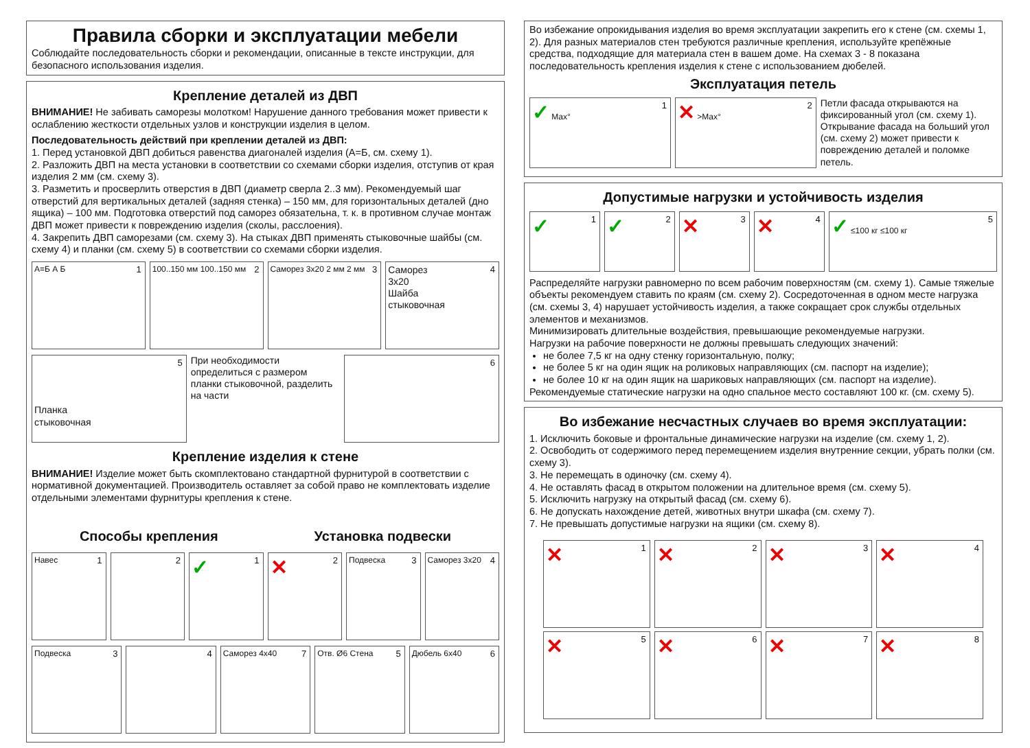Правила сборки и эксплуатации мебели
Соблюдайте последовательность сборки и рекомендации, описанные в тексте инструкции, для безопасного использования изделия.
Крепление деталей из ДВП
ВНИМАНИЕ! Не забивать саморезы молотком! Нарушение данного требования может привести к ослаблению жесткости отдельных узлов и конструкции изделия в целом.
Последовательность действий при креплении деталей из ДВП:
1. Перед установкой ДВП добиться равенства диагоналей изделия (А=Б, см. схему 1).
2. Разложить ДВП на места установки в соответствии со схемами сборки изделия, отступив от края изделия 2 мм (см. схему 3).
3. Разметить и просверлить отверстия в ДВП (диаметр сверла 2..3 мм). Рекомендуемый шаг отверстий для вертикальных деталей (задняя стенка) – 150 мм, для горизонтальных деталей (дно ящика) – 100 мм. Подготовка отверстий под саморез обязательна, т. к. в противном случае монтаж ДВП может привести к повреждению изделия (сколы, расслоения).
4. Закрепить ДВП саморезами (см. схему 3). На стыках ДВП применять стыковочные шайбы (см. схему 4) и планки (см. схему 5) в соответствии со схемами сборки изделия.
А=Б А Б 1
100..150 мм 100..150 мм 2
Саморез 3x20 2 мм 2 мм 3
Саморез
3x20
Шайба
стыковочная
4
Планка
стыковочная
5
При необходимости определиться с размером планки стыковочной, разделить на части
6
Крепление изделия к стене
ВНИМАНИЕ! Изделие может быть скомплектовано стандартной фурнитурой в соответствии с нормативной документацией. Производитель оставляет за собой право не комплектовать изделие отдельными элементами фурнитуры крепления к стене.
Способы крепления Установка подвески
Навес 1
2
✓ 1
✕ 2
Подвеска 3
Саморез 3x20 4
Подвеска 3
4
Саморез 4x40 7
Отв. Ø6 Стена 5
Дюбель 6x40 6
Во избежание опрокидывания изделия во время эксплуатации закрепить его к стене (см. схемы 1, 2). Для разных материалов стен требуются различные крепления, используйте крепёжные средства, подходящие для материала стен в вашем доме. На схемах 3 - 8 показана последовательность крепления изделия к стене с использованием дюбелей.
Эксплуатация петель
✓ Max° 1
✕ >Max° 2
Петли фасада открываются на фиксированный угол (см. схему 1). Открывание фасада на больший угол (см. схему 2) может привести к повреждению деталей и поломке петель.
Допустимые нагрузки и устойчивость изделия
✓ 1
✓ 2
✕ 3
✕ 4
✓ ≤100 кг ≤100 кг 5
Распределяйте нагрузки равномерно по всем рабочим поверхностям (см. схему 1). Самые тяжелые объекты рекомендуем ставить по краям (см. схему 2). Сосредоточенная в одном месте нагрузка (см. схемы 3, 4) нарушает устойчивость изделия, а также сокращает срок службы отдельных элементов и механизмов.
Минимизировать длительные воздействия, превышающие рекомендуемые нагрузки.
Нагрузки на рабочие поверхности не должны превышать следующих значений:
не более 7,5 кг на одну стенку горизонтальную, полку;
не более 5 кг на один ящик на роликовых направляющих (см. паспорт на изделие);
не более 10 кг на один ящик на шариковых направляющих (см. паспорт на изделие).
Рекомендуемые статические нагрузки на одно спальное место составляют 100 кг. (см. схему 5).
Во избежание несчастных случаев во время эксплуатации:
1. Исключить боковые и фронтальные динамические нагрузки на изделие (см. схему 1, 2).
2. Освободить от содержимого перед перемещением изделия внутренние секции, убрать полки (см. схему 3).
3. Не перемещать в одиночку (см. схему 4).
4. Не оставлять фасад в открытом положении на длительное время (см. схему 5).
5. Исключить нагрузку на открытый фасад (см. схему 6).
6. Не допускать нахождение детей, животных внутри шкафа (см. схему 7).
7. Не превышать допустимые нагрузки на ящики (см. схему 8).
✕ 1
✕ 2
✕ 3
✕ 4
✕ 5
✕ 6
✕ 7
✕ 8